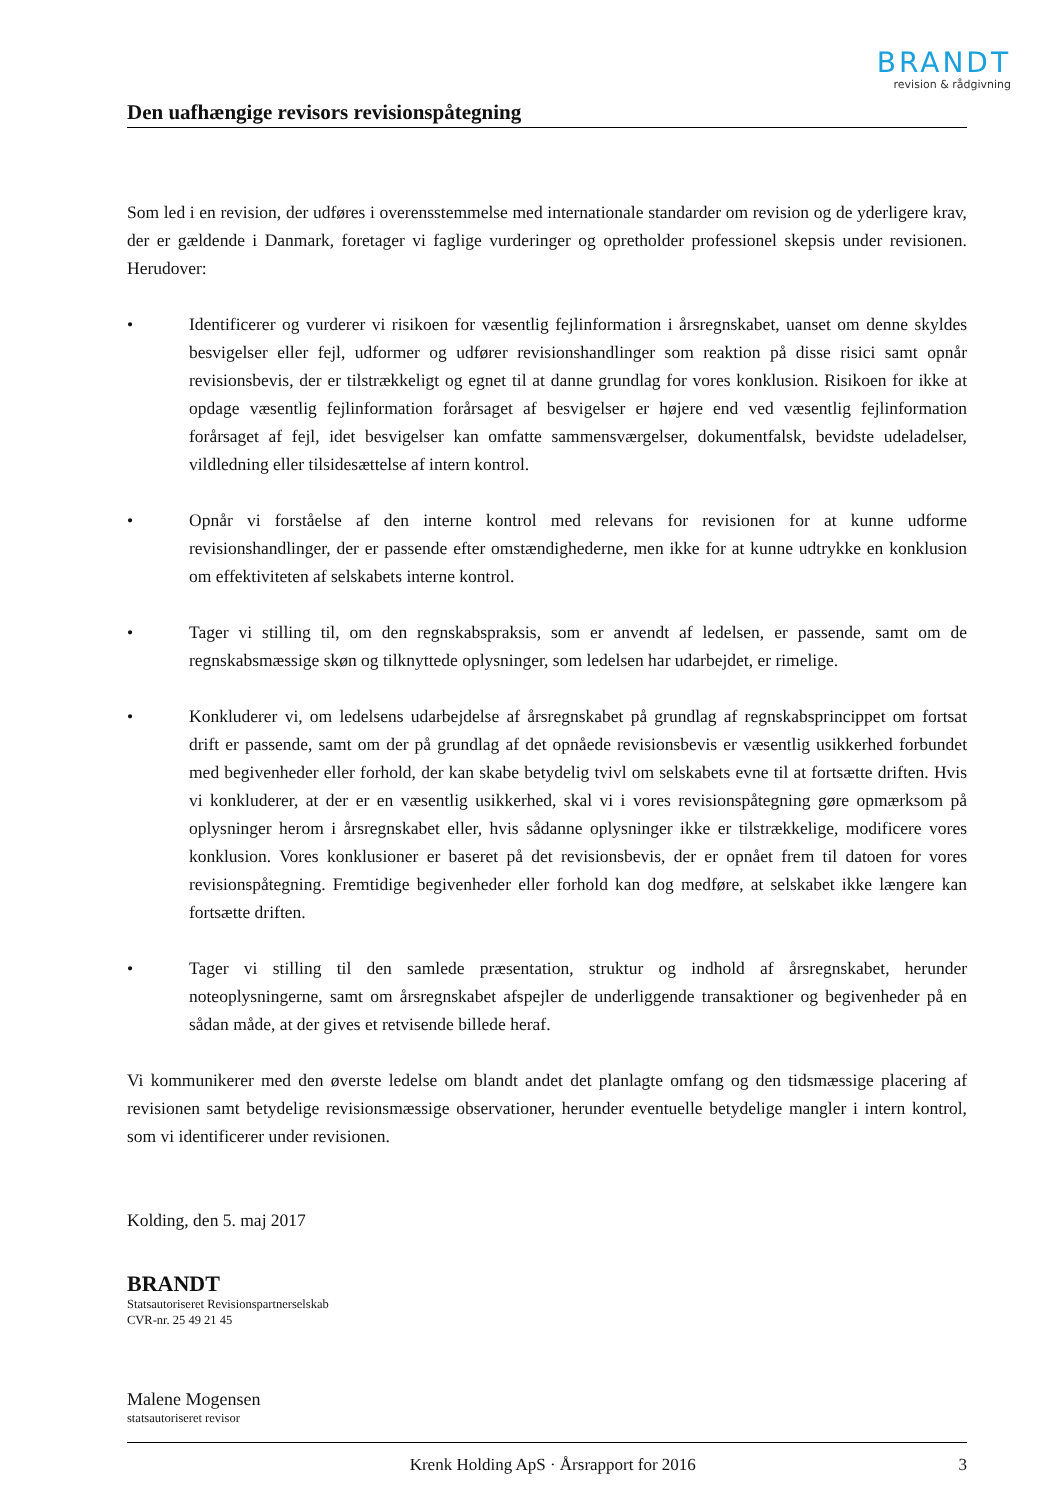BRANDT
revision & rådgivning
Den uafhængige revisors revisionspåtegning
Som led i en revision, der udføres i overensstemmelse med internationale standarder om revision og de yderligere krav, der er gældende i Danmark, foretager vi faglige vurderinger og opretholder professionel skepsis under revisionen. Herudover:
• Identificerer og vurderer vi risikoen for væsentlig fejlinformation i årsregnskabet, uanset om denne skyldes besvigelser eller fejl, udformer og udfører revisionshandlinger som reaktion på disse risici samt opnår revisionsbevis, der er tilstrækkeligt og egnet til at danne grundlag for vores konklusion. Risikoen for ikke at opdage væsentlig fejlinformation forårsaget af besvigelser er højere end ved væsentlig fejlinformation forårsaget af fejl, idet besvigelser kan omfatte sammensværgelser, dokumentfalsk, bevidste udeladelser, vildledning eller tilsidesættelse af intern kontrol.
• Opnår vi forståelse af den interne kontrol med relevans for revisionen for at kunne udforme revisionshandlinger, der er passende efter omstændighederne, men ikke for at kunne udtrykke en konklusion om effektiviteten af selskabets interne kontrol.
• Tager vi stilling til, om den regnskabspraksis, som er anvendt af ledelsen, er passende, samt om de regnskabsmæssige skøn og tilknyttede oplysninger, som ledelsen har udarbejdet, er rimelige.
• Konkluderer vi, om ledelsens udarbejdelse af årsregnskabet på grundlag af regnskabsprincippet om fortsat drift er passende, samt om der på grundlag af det opnåede revisionsbevis er væsentlig usikkerhed forbundet med begivenheder eller forhold, der kan skabe betydelig tvivl om selskabets evne til at fortsætte driften. Hvis vi konkluderer, at der er en væsentlig usikkerhed, skal vi i vores revisionspåtegning gøre opmærksom på oplysninger herom i årsregnskabet eller, hvis sådanne oplysninger ikke er tilstrækkelige, modificere vores konklusion. Vores konklusioner er baseret på det revisionsbevis, der er opnået frem til datoen for vores revisionspåtegning. Fremtidige begivenheder eller forhold kan dog medføre, at selskabet ikke længere kan fortsætte driften.
• Tager vi stilling til den samlede præsentation, struktur og indhold af årsregnskabet, herunder noteoplysningerne, samt om årsregnskabet afspejler de underliggende transaktioner og begivenheder på en sådan måde, at der gives et retvisende billede heraf.
Vi kommunikerer med den øverste ledelse om blandt andet det planlagte omfang og den tidsmæssige placering af revisionen samt betydelige revisionsmæssige observationer, herunder eventuelle betydelige mangler i intern kontrol, som vi identificerer under revisionen.
Kolding, den 5. maj 2017
BRANDT
Statsautoriseret Revisionspartnerselskab
CVR-nr. 25 49 21 45
Malene Mogensen
statsautoriseret revisor
Krenk Holding ApS · Årsrapport for 2016 3